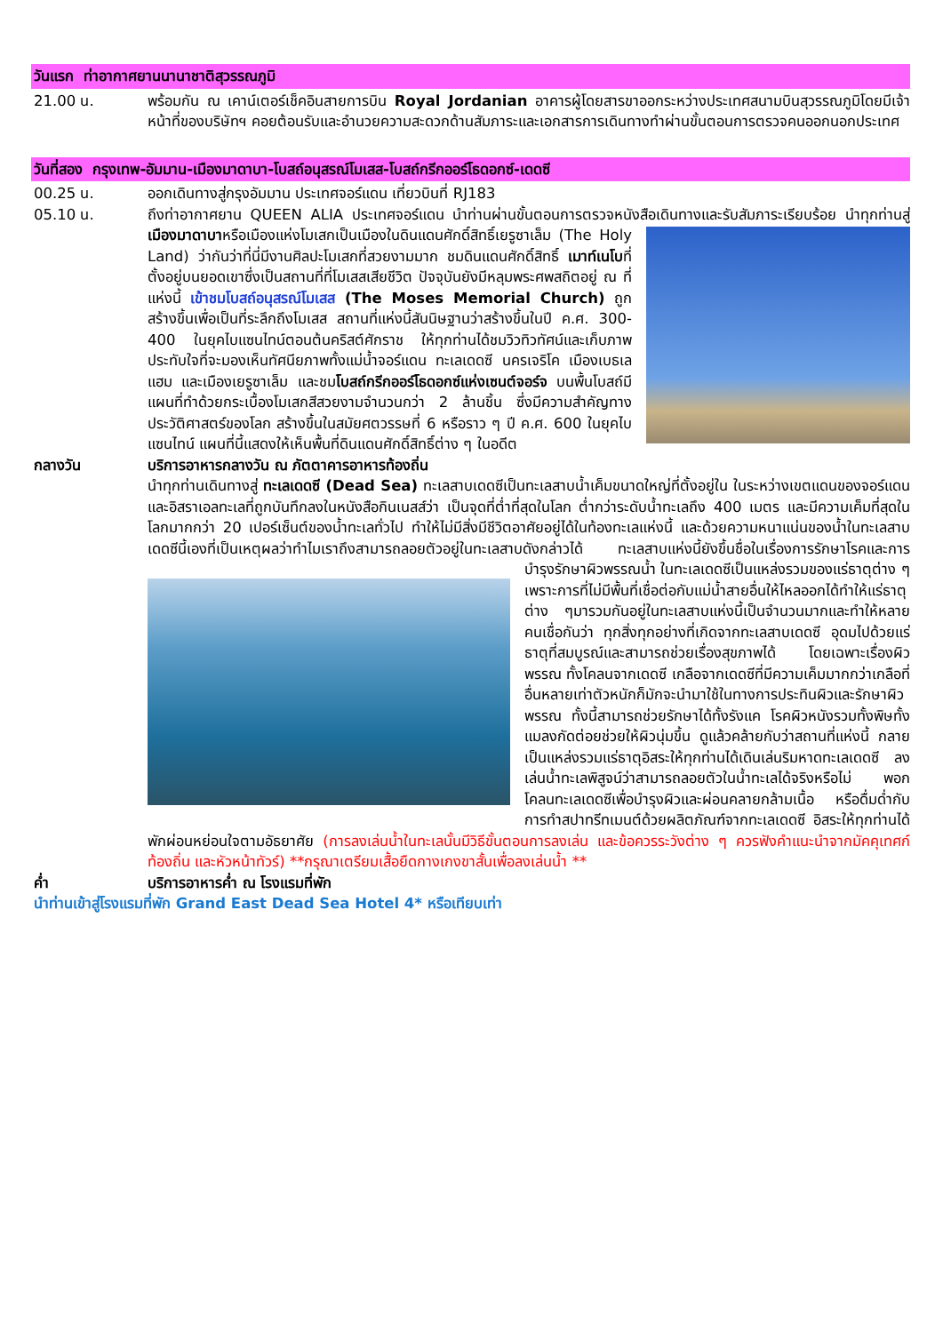วันแรก ท่าอากาศยานนานาชาติสุวรรณภูมิ
21.00 น. พร้อมกัน ณ เคาน์เตอร์เช็คอินสายการบิน Royal Jordanian อาคารผู้โดยสารขาออกระหว่างประเทศสนามบินสุวรรณภูมิโดยมีเจ้าหน้าที่ของบริษัทฯ คอยต้อนรับและอำนวยความสะดวกด้านสัมภาระและเอกสารการเดินทางทำผ่านขั้นตอนการตรวจคนออกนอกประเทศ
วันที่สอง กรุงเทพ-อัมมาน-เมืองมาดาบา-โบสถ์อนุสรณ์โมเสส-โบสถ์กรีกออร์โธดอกซ์-เดดซี
00.25 น. ออกเดินทางสู่กรุงอัมมาน ประเทศจอร์แดน เที่ยวบินที่ RJ183
05.10 น. ถึงท่าอากาศยาน QUEEN ALIA ประเทศจอร์แดน นำท่านผ่านขั้นตอนการตรวจหนังสือเดินทางและรับสัมภาระเรียบร้อย นำทุกท่านสู่เมืองมาดาบาหรือเมืองแห่งโมเสกเป็นเมืองในดินแดนศักดิ์สิทธิ์เยรูซาเล็ม (The Holy
Land) ว่ากันว่าที่นี่มีงานศิลปะโมเสกที่สวยงามมาก ชมดินแดนศักดิ์สิทธิ์ เมาท์เนโบที่ตั้งอยู่บนยอดเขาซึ่งเป็นสถานที่ที่โมเสสเสียชีวิต ปัจจุบันยังมีหลุมพระศพสถิตอยู่ ณ ที่แห่งนี้ เข้าชมโบสถ์อนุสรณ์โมเสส (The Moses Memorial Church) ถูกสร้างขึ้นเพื่อเป็นที่ระลึกถึงโมเสส สถานที่แห่งนี้สันนิษฐานว่าสร้างขึ้นในปี ค.ศ. 300-400 ในยุคไบแซนไทน์ตอนต้นคริสต์ศักราช ให้ทุกท่านได้ชมวิวทิวทัศน์และเก็บภาพประทับใจที่จะมองเห็นทัศนียภาพทั้งแม่น้ำจอร์แดน ทะเลเดดซี นครเจริโค เมืองเบธเลแฮม และเมืองเยรูซาเล็ม และชมโบสถ์กรีกออร์โธดอกซ์แห่งเซนต์จอร์จ บนพื้นโบสถ์มีแผนที่ทำด้วยกระเบื้องโมเสกสีสวยงามจำนวนกว่า 2 ล้านชิ้น ซึ่งมีความสำคัญทางประวัติศาสตร์ของโลก สร้างขึ้นในสมัยศตวรรษที่ 6 หรือราว ๆ ปี ค.ศ. 600 ในยุคไบแซนไทน์ แผนที่นี้แสดงให้เห็นพื้นที่ดินแดนศักดิ์สิทธิ์ต่าง ๆ ในอดีต
กลางวัน บริการอาหารกลางวัน ณ ภัตตาคารอาหารท้องถิ่น
นำทุกท่านเดินทางสู่ ทะเลเดดซี (Dead Sea) ทะเลสาบเดดซีเป็นทะเลสาบน้ำเค็มขนาดใหญ่ที่ตั้งอยู่ใน ในระหว่างเขตแดนของจอร์แดนและอิสราเอลทะเลที่ถูกบันทึกลงในหนังสือกินเนสส์ว่า เป็นจุดที่ต่ำที่สุดในโลก ต่ำกว่าระดับน้ำทะเลถึง 400 เมตร และมีความเค็มที่สุดในโลกมากกว่า 20 เปอร์เซ็นต์ของน้ำทะเลทั่วไป ทำให้ไม่มีสิ่งมีชีวิตอาศัยอยู่ได้ในท้องทะเลแห่งนี้ และด้วยความหนาแน่นของน้ำในทะเลสาบเดดซีนี้เองที่เป็นเหตุผลว่าทำไมเราถึงสามารถลอยตัวอยู่ในทะเลสาบดังกล่าวได้ ทะเลสาบแห่งนี้ยังขึ้นชื่อในเรื่องการรักษาโรคและการ
บำรุงรักษาผิวพรรณน้ำ ในทะเลเดดซีเป็นแหล่งรวมของแร่ธาตุต่าง ๆ เพราะการที่ไม่มีพื้นที่เชื่อต่อกับแม่น้ำสายอื่นให้ไหลออกได้ทำให้แร่ธาตุต่าง ๆมารวมกันอยู่ในทะเลสาบแห่งนี้เป็นจำนวนมากและทำให้หลายคนเชื่อกันว่า ทุกสิ่งทุกอย่างที่เกิดจากทะเลสาบเดดซี อุดมไปด้วยแร่ธาตุที่สมบูรณ์และสามารถช่วยเรื่องสุขภาพได้ โดยเฉพาะเรื่องผิวพรรณ ทั้งโคลนจากเดดซี เกลือจากเดดซีที่มีความเค็มมากกว่าเกลือที่อื่นหลายเท่าตัวหนักก็มักจะนำมาใช้ในทางการประทินผิวและรักษาผิวพรรณ ทั้งนี้สามารถช่วยรักษาได้ทั้งรังแค โรคผิวหนังรวมทั้งพิษทั้งแมลงกัดต่อยช่วยให้ผิวนุ่มขึ้น ดูแล้วคล้ายกับว่าสถานที่แห่งนี้ กลายเป็นแหล่งรวมแร่ธาตุอิสระให้ทุกท่านได้เดินเล่นริมหาดทะเลเดดซี ลงเล่นน้ำทะเลพิสูจน์ว่าสามารถลอยตัวในน้ำทะเลได้จริงหรือไม่ พอกโคลนทะเลเดดซีเพื่อบำรุงผิวและผ่อนคลายกล้ามเนื้อ หรือดื่มด่ำกับการทำสปาทรีทเมนต์ด้วยผลิตภัณฑ์จากทะเลเดดซี อิสระให้ทุกท่านได้พักผ่อนหย่อนใจตามอัธยาศัย (การลงเล่นน้ำในทะเลนั้นมีวิธีขั้นตอนการลงเล่น และข้อควรระวังต่าง ๆ ควรฟังคำแนะนำจากมัคคุเทศก์ท้องถิ่น และหัวหน้าทัวร์) **กรุณาเตรียมเสื้อยืดกางเกงขาสั้นเพื่อลงเล่นน้ำ **
ค่ำ บริการอาหารค่ำ ณ โรงแรมที่พัก
นำท่านเข้าสู่โรงแรมที่พัก Grand East Dead Sea Hotel 4* หรือเทียบเท่า